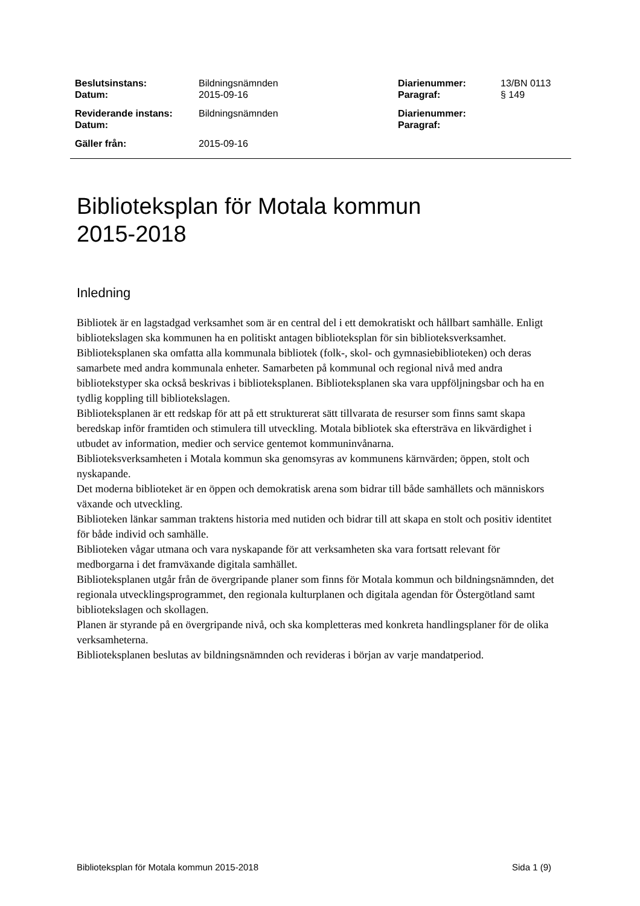| Beslutsinstans: | Bildningsnämnden | Diarienummer: | 13/BN 0113 |
| Datum: | 2015-09-16 | Paragraf: | § 149 |
| Reviderande instans: | Bildningsnämnden | Diarienummer: | |
| Datum: | | Paragraf: | |
| Gäller från: | 2015-09-16 | | |
Biblioteksplan för Motala kommun
2015-2018
Inledning
Bibliotek är en lagstadgad verksamhet som är en central del i ett demokratiskt och hållbart samhälle. Enligt bibliotekslagen ska kommunen ha en politiskt antagen biblioteksplan för sin biblioteksverksamhet.
Biblioteksplanen ska omfatta alla kommunala bibliotek (folk-, skol- och gymnasiebiblioteken) och deras samarbete med andra kommunala enheter. Samarbeten på kommunal och regional nivå med andra bibliotekstyper ska också beskrivas i biblioteksplanen. Biblioteksplanen ska vara uppföljningsbar och ha en tydlig koppling till bibliotekslagen.
Biblioteksplanen är ett redskap för att på ett strukturerat sätt tillvarata de resurser som finns samt skapa beredskap inför framtiden och stimulera till utveckling. Motala bibliotek ska eftersträva en likvärdighet i utbudet av information, medier och service gentemot kommuninvånarna.
Biblioteksverksamheten i Motala kommun ska genomsyras av kommunens kärnvärden; öppen, stolt och nyskapande.
Det moderna biblioteket är en öppen och demokratisk arena som bidrar till både samhällets och människors växande och utveckling.
Biblioteken länkar samman traktens historia med nutiden och bidrar till att skapa en stolt och positiv identitet för både individ och samhälle.
Biblioteken vågar utmana och vara nyskapande för att verksamheten ska vara fortsatt relevant för medborgarna i det framväxande digitala samhället.
Biblioteksplanen utgår från de övergripande planer som finns för Motala kommun och bildningsnämnden, det regionala utvecklingsprogrammet, den regionala kulturplanen och digitala agendan för Östergötland samt bibliotekslagen och skollagen.
Planen är styrande på en övergripande nivå, och ska kompletteras med konkreta handlingsplaner för de olika verksamheterna.
Biblioteksplanen beslutas av bildningsnämnden och revideras i början av varje mandatperiod.
Biblioteksplan för Motala kommun 2015-2018 Sida 1 (9)